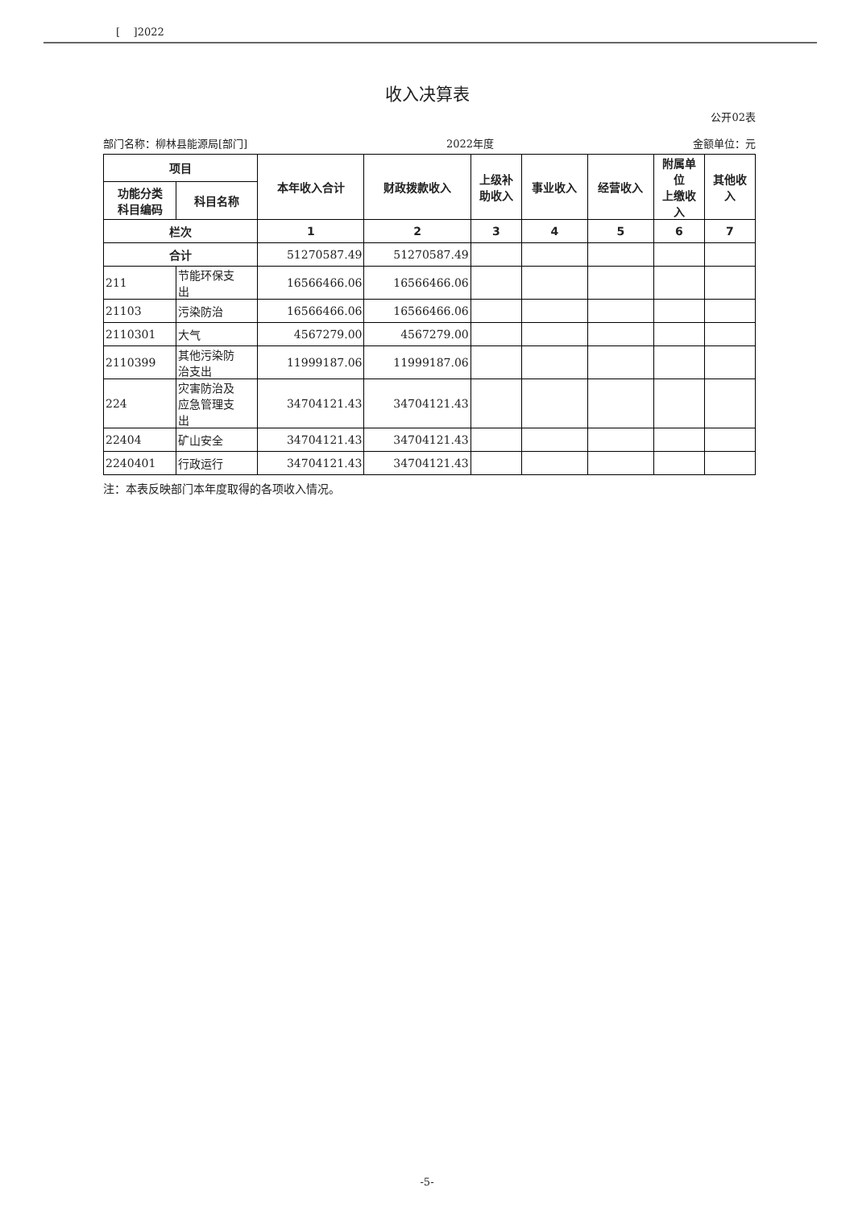[ ]2022
收入决算表
公开02表
部门名称：柳林县能源局[部门] 2022年度 金额单位：元
| 项目 | | 本年收入合计 | 财政拨款收入 | 上级补 助收入 | 事业收入 | 经营收入 | 附属单 位 上缴收 入 | 其他收 入 |
| --- | --- | --- | --- | --- | --- | --- | --- | --- |
| 功能分类 科目编码 | 科目名称 | | | | | | | |
| 栏次 | | 1 | 2 | 3 | 4 | 5 | 6 | 7 |
| 合计 | | 51270587.49 | 51270587.49 | | | | | |
| 211 | 节能环保支 出 | 16566466.06 | 16566466.06 | | | | | |
| 21103 | 污染防治 | 16566466.06 | 16566466.06 | | | | | |
| 2110301 | 大气 | 4567279.00 | 4567279.00 | | | | | |
| 2110399 | 其他污染防 治支出 | 11999187.06 | 11999187.06 | | | | | |
| 224 | 灾害防治及 应急管理支 出 | 34704121.43 | 34704121.43 | | | | | |
| 22404 | 矿山安全 | 34704121.43 | 34704121.43 | | | | | |
| 2240401 | 行政运行 | 34704121.43 | 34704121.43 | | | | | |
注：本表反映部门本年度取得的各项收入情况。
-5-